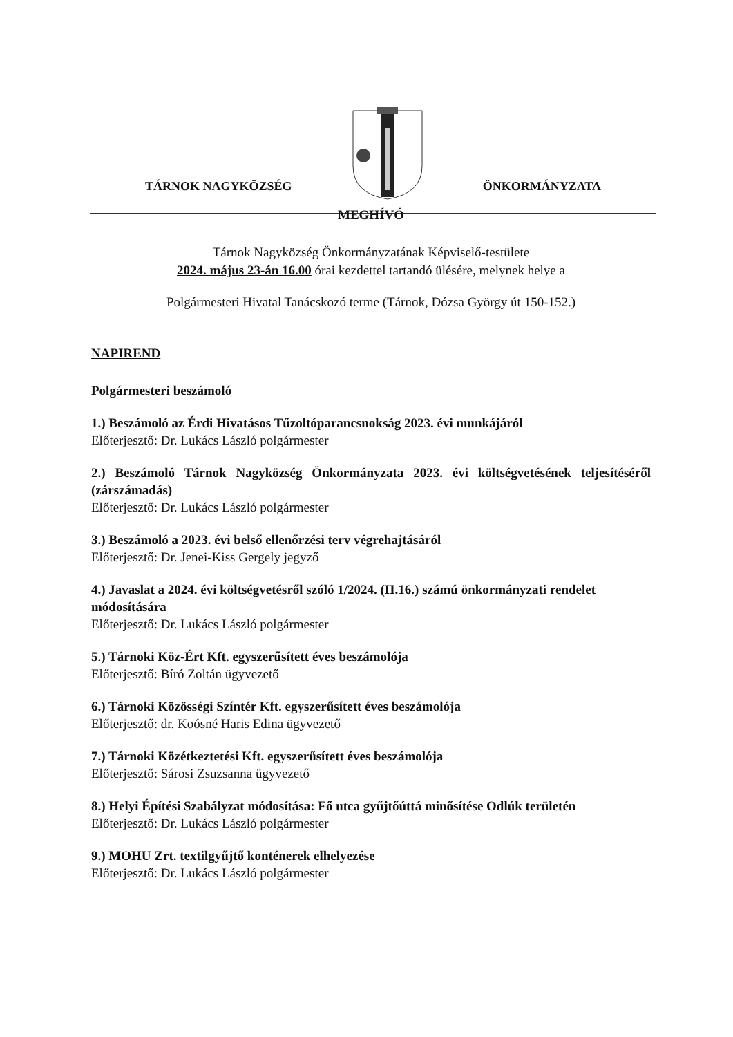TÁRNOK NAGYKÖZSÉG ÖNKORMÁNYZATA
MEGHÍVÓ
Tárnok Nagyközség Önkormányzatának Képviselő-testülete
2024. május 23-án 16.00 órai kezdettel tartandó ülésére, melynek helye a
Polgármesteri Hivatal Tanácskozó terme (Tárnok, Dózsa György út 150-152.)
NAPIREND
Polgármesteri beszámoló
1.) Beszámoló az Érdi Hivatásos Tűzoltóparancsnokság 2023. évi munkájáról
Előterjesztő: Dr. Lukács László polgármester
2.) Beszámoló Tárnok Nagyközség Önkormányzata 2023. évi költségvetésének teljesítéséről (zárszámadás)
Előterjesztő: Dr. Lukács László polgármester
3.) Beszámoló a 2023. évi belső ellenőrzési terv végrehajtásáról
Előterjesztő: Dr. Jenei-Kiss Gergely jegyző
4.) Javaslat a 2024. évi költségvetésről szóló 1/2024. (II.16.) számú önkormányzati rendelet módosítására
Előterjesztő: Dr. Lukács László polgármester
5.) Tárnoki Köz-Ért Kft. egyszerűsített éves beszámolója
Előterjesztő: Bíró Zoltán ügyvezető
6.) Tárnoki Közösségi Színtér Kft. egyszerűsített éves beszámolója
Előterjesztő: dr. Koósné Haris Edina ügyvezető
7.) Tárnoki Közétkeztetési Kft. egyszerűsített éves beszámolója
Előterjesztő: Sárosi Zsuzsanna ügyvezető
8.) Helyi Építési Szabályzat módosítása: Fő utca gyűjtőúttá minősítése Odlúk területén
Előterjesztő: Dr. Lukács László polgármester
9.) MOHU Zrt. textilgyűjtő konténerek elhelyezése
Előterjesztő: Dr. Lukács László polgármester